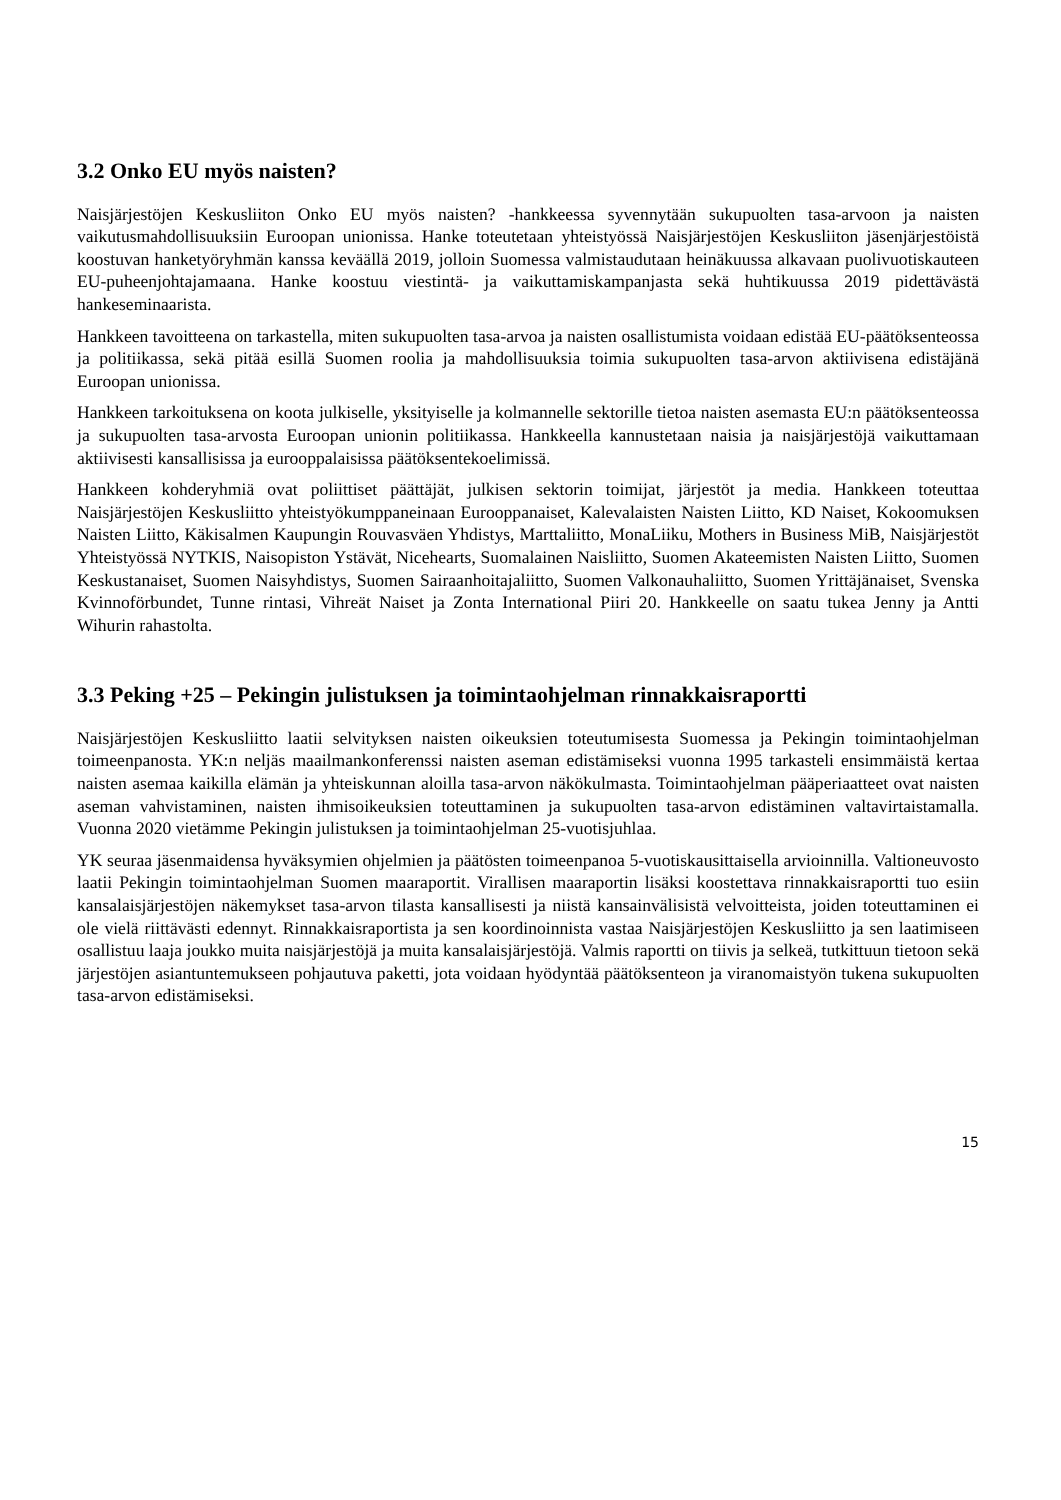3.2 Onko EU myös naisten?
Naisjärjestöjen Keskusliiton Onko EU myös naisten? -hankkeessa syvennytään sukupuolten tasa-arvoon ja naisten vaikutusmahdollisuuksiin Euroopan unionissa. Hanke toteutetaan yhteistyössä Naisjärjestöjen Keskusliiton jäsenjärjestöistä koostuvan hanketyöryhmän kanssa keväällä 2019, jolloin Suomessa valmistaudutaan heinäkuussa alkavaan puolivuotiskauteen EU-puheenjohtajamaana. Hanke koostuu viestintä- ja vaikuttamiskampanjasta sekä huhtikuussa 2019 pidettävästä hankeseminaarista.
Hankkeen tavoitteena on tarkastella, miten sukupuolten tasa-arvoa ja naisten osallistumista voidaan edistää EU-päätöksenteossa ja politiikassa, sekä pitää esillä Suomen roolia ja mahdollisuuksia toimia sukupuolten tasa-arvon aktiivisena edistäjänä Euroopan unionissa.
Hankkeen tarkoituksena on koota julkiselle, yksityiselle ja kolmannelle sektorille tietoa naisten asemasta EU:n päätöksenteossa ja sukupuolten tasa-arvosta Euroopan unionin politiikassa. Hankkeella kannustetaan naisia ja naisjärjestöjä vaikuttamaan aktiivisesti kansallisissa ja eurooppalaisissa päätöksentekoelimissä.
Hankkeen kohderyhmiä ovat poliittiset päättäjät, julkisen sektorin toimijat, järjestöt ja media. Hankkeen toteuttaa Naisjärjestöjen Keskusliitto yhteistyökumppaneinaan Eurooppanaiset, Kalevalaisten Naisten Liitto, KD Naiset, Kokoomuksen Naisten Liitto, Käkisalmen Kaupungin Rouvasväen Yhdistys, Marttaliitto, MonaLiiku, Mothers in Business MiB, Naisjärjestöt Yhteistyössä NYTKIS, Naisopiston Ystävät, Nicehearts, Suomalainen Naisliitto, Suomen Akateemisten Naisten Liitto, Suomen Keskustanaiset, Suomen Naisyhdistys, Suomen Sairaanhoitajaliitto, Suomen Valkonauhaliitto, Suomen Yrittäjänaiset, Svenska Kvinnoförbundet, Tunne rintasi, Vihreät Naiset ja Zonta International Piiri 20. Hankkeelle on saatu tukea Jenny ja Antti Wihurin rahastolta.
3.3 Peking +25 – Pekingin julistuksen ja toimintaohjelman rinnakkaisraportti
Naisjärjestöjen Keskusliitto laatii selvityksen naisten oikeuksien toteutumisesta Suomessa ja Pekingin toimintaohjelman toimeenpanosta. YK:n neljäs maailmankonferenssi naisten aseman edistämiseksi vuonna 1995 tarkasteli ensimmäistä kertaa naisten asemaa kaikilla elämän ja yhteiskunnan aloilla tasa-arvon näkökulmasta. Toimintaohjelman pääperiaatteet ovat naisten aseman vahvistaminen, naisten ihmisoikeuksien toteuttaminen ja sukupuolten tasa-arvon edistäminen valtavirtaistamalla. Vuonna 2020 vietämme Pekingin julistuksen ja toimintaohjelman 25-vuotisjuhlaa.
YK seuraa jäsenmaidensa hyväksymien ohjelmien ja päätösten toimeenpanoa 5-vuotiskausittaisella arvioinnilla. Valtioneuvosto laatii Pekingin toimintaohjelman Suomen maaraportit. Virallisen maaraportin lisäksi koostettava rinnakkaisraportti tuo esiin kansalaisjärjestöjen näkemykset tasa-arvon tilasta kansallisesti ja niistä kansainvälisistä velvoitteista, joiden toteuttaminen ei ole vielä riittävästi edennyt. Rinnakkaisraportista ja sen koordinoinnista vastaa Naisjärjestöjen Keskusliitto ja sen laatimiseen osallistuu laaja joukko muita naisjärjestöjä ja muita kansalaisjärjestöjä. Valmis raportti on tiivis ja selkeä, tutkittuun tietoon sekä järjestöjen asiantuntemukseen pohjautuva paketti, jota voidaan hyödyntää päätöksenteon ja viranomaistyön tukena sukupuolten tasa-arvon edistämiseksi.
15